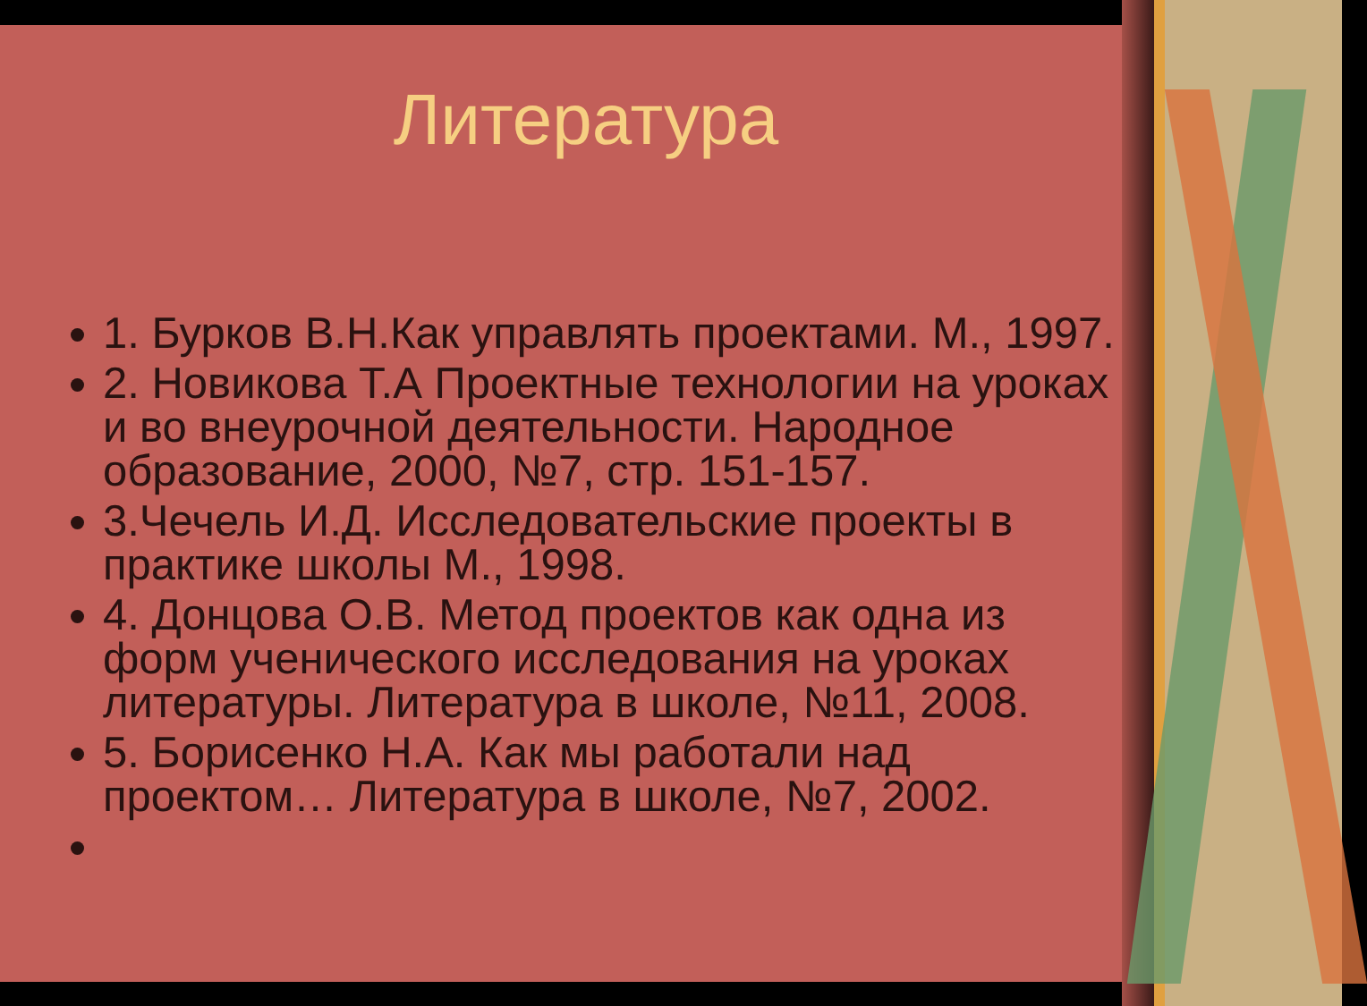Литература
1. Бурков В.Н.Как управлять проектами. М., 1997.
2. Новикова Т.А Проектные технологии на уроках и во внеурочной деятельности. Народное образование, 2000, №7, стр. 151-157.
3.Чечель И.Д. Исследовательские проекты в практике школы М., 1998.
4. Донцова О.В. Метод проектов как одна из форм ученического исследования на уроках литературы. Литература в школе, №11, 2008.
5. Борисенко Н.А. Как мы работали над проектом… Литература в школе, №7, 2002.